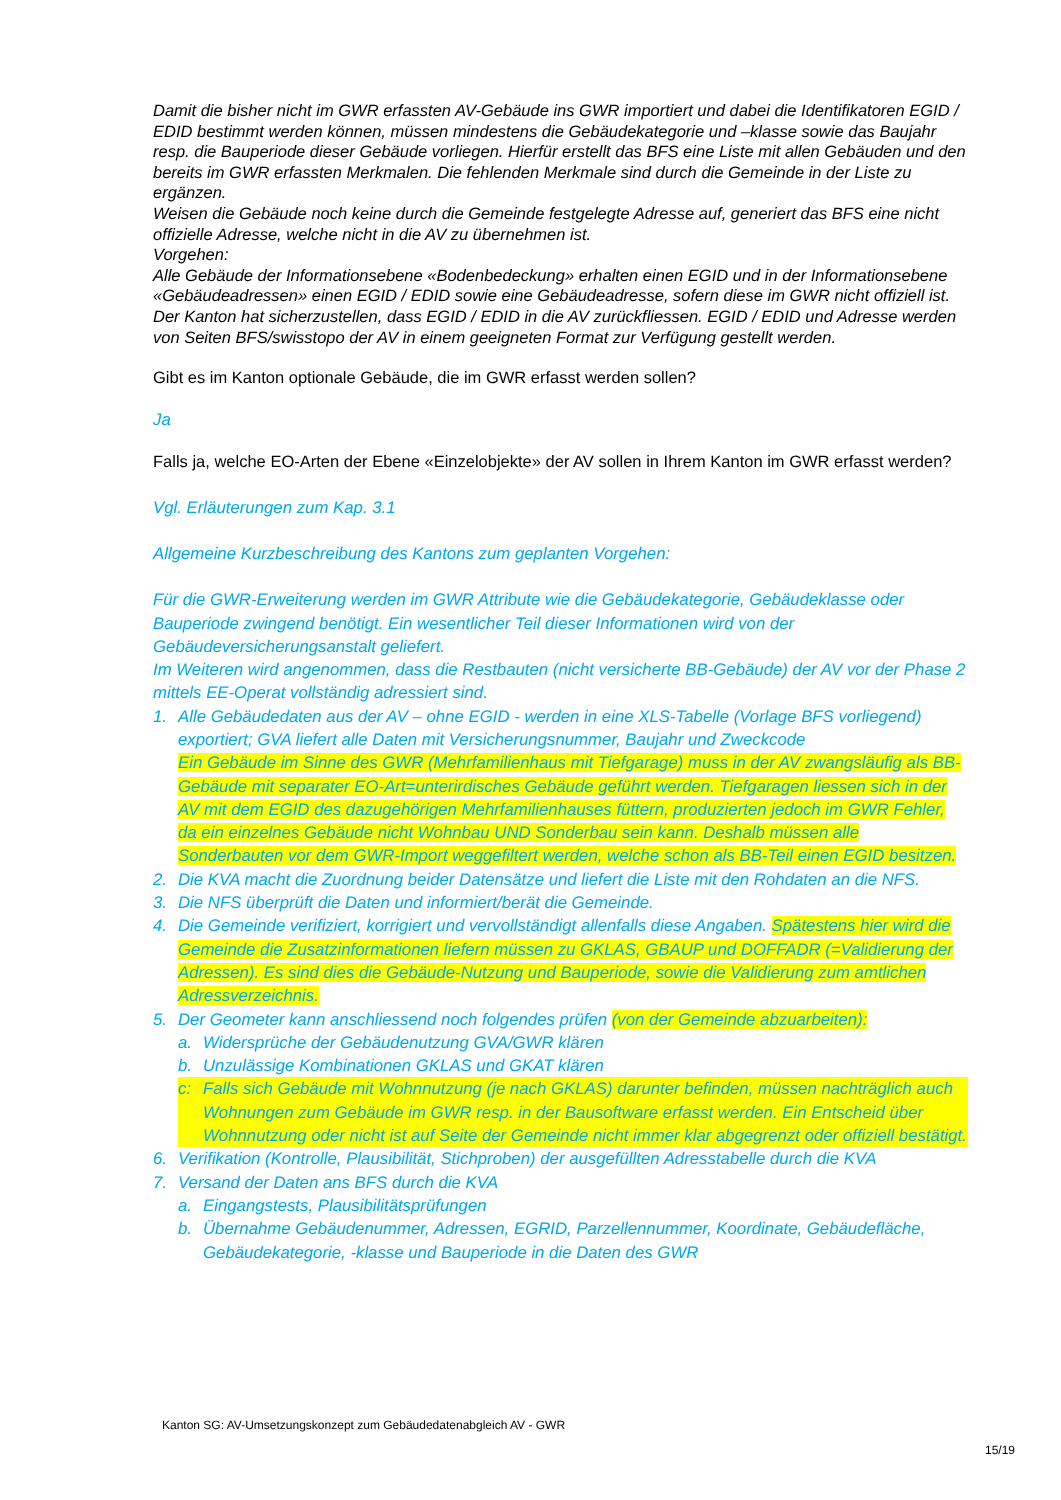Damit die bisher nicht im GWR erfassten AV-Gebäude ins GWR importiert und dabei die Identifikatoren EGID / EDID bestimmt werden können, müssen mindestens die Gebäudekategorie und –klasse sowie das Baujahr resp. die Bauperiode dieser Gebäude vorliegen. Hierfür erstellt das BFS eine Liste mit allen Gebäuden und den bereits im GWR erfassten Merkmalen. Die fehlenden Merkmale sind durch die Gemeinde in der Liste zu ergänzen.
Weisen die Gebäude noch keine durch die Gemeinde festgelegte Adresse auf, generiert das BFS eine nicht offizielle Adresse, welche nicht in die AV zu übernehmen ist.
Vorgehen:
Alle Gebäude der Informationsebene «Bodenbedeckung» erhalten einen EGID und in der Informationsebene «Gebäudeadressen» einen EGID / EDID sowie eine Gebäudeadresse, sofern diese im GWR nicht offiziell ist. Der Kanton hat sicherzustellen, dass EGID / EDID in die AV zurückfliessen. EGID / EDID und Adresse werden von Seiten BFS/swisstopo der AV in einem geeigneten Format zur Verfügung gestellt werden.
Gibt es im Kanton optionale Gebäude, die im GWR erfasst werden sollen?
Ja
Falls ja, welche EO-Arten der Ebene «Einzelobjekte» der AV sollen in Ihrem Kanton im GWR erfasst werden?
Vgl. Erläuterungen zum Kap. 3.1
Allgemeine Kurzbeschreibung des Kantons zum geplanten Vorgehen:
Für die GWR-Erweiterung werden im GWR Attribute wie die Gebäudekategorie, Gebäudeklasse oder Bauperiode zwingend benötigt. Ein wesentlicher Teil dieser Informationen wird von der Gebäudeversicherungsanstalt geliefert.
Im Weiteren wird angenommen, dass die Restbauten (nicht versicherte BB-Gebäude) der AV vor der Phase 2 mittels EE-Operat vollständig adressiert sind.
1. Alle Gebäudedaten aus der AV – ohne EGID - werden in eine XLS-Tabelle (Vorlage BFS vorliegend) exportiert; GVA liefert alle Daten mit Versicherungsnummer, Baujahr und Zweckcode
Ein Gebäude im Sinne des GWR (Mehrfamilienhaus mit Tiefgarage) muss in der AV zwangsläufig als BB-Gebäude mit separater EO-Art=unterirdisches Gebäude geführt werden. Tiefgaragen liessen sich in der AV mit dem EGID des dazugehörigen Mehrfamilienhauses füttern, produzierten jedoch im GWR Fehler, da ein einzelnes Gebäude nicht Wohnbau UND Sonderbau sein kann. Deshalb müssen alle Sonderbauten vor dem GWR-Import weggefiltert werden, welche schon als BB-Teil einen EGID besitzen.
2. Die KVA macht die Zuordnung beider Datensätze und liefert die Liste mit den Rohdaten an die NFS.
3. Die NFS überprüft die Daten und informiert/berät die Gemeinde.
4. Die Gemeinde verifiziert, korrigiert und vervollständigt allenfalls diese Angaben. Spätestens hier wird die Gemeinde die Zusatzinformationen liefern müssen zu GKLAS, GBAUP und DOFFADR (=Validierung der Adressen). Es sind dies die Gebäude-Nutzung und Bauperiode, sowie die Validierung zum amtlichen Adressverzeichnis.
5. Der Geometer kann anschliessend noch folgendes prüfen (von der Gemeinde abzuarbeiten):
a. Widersprüche der Gebäudenutzung GVA/GWR klären
b. Unzulässige Kombinationen GKLAS und GKAT klären
c: Falls sich Gebäude mit Wohnnutzung (je nach GKLAS) darunter befinden, müssen nachträglich auch Wohnungen zum Gebäude im GWR resp. in der Bausoftware erfasst werden. Ein Entscheid über Wohnnutzung oder nicht ist auf Seite der Gemeinde nicht immer klar abgegrenzt oder offiziell bestätigt.
6. Verifikation (Kontrolle, Plausibilität, Stichproben) der ausgefüllten Adresstabelle durch die KVA
7. Versand der Daten ans BFS durch die KVA
a. Eingangstests, Plausibilitätsprüfungen
b. Übernahme Gebäudenummer, Adressen, EGRID, Parzellennummer, Koordinate, Gebäudefläche, Gebäudekategorie, -klasse und Bauperiode in die Daten des GWR
Kanton SG: AV-Umsetzungskonzept zum Gebäudedatenabgleich AV - GWR
15/19